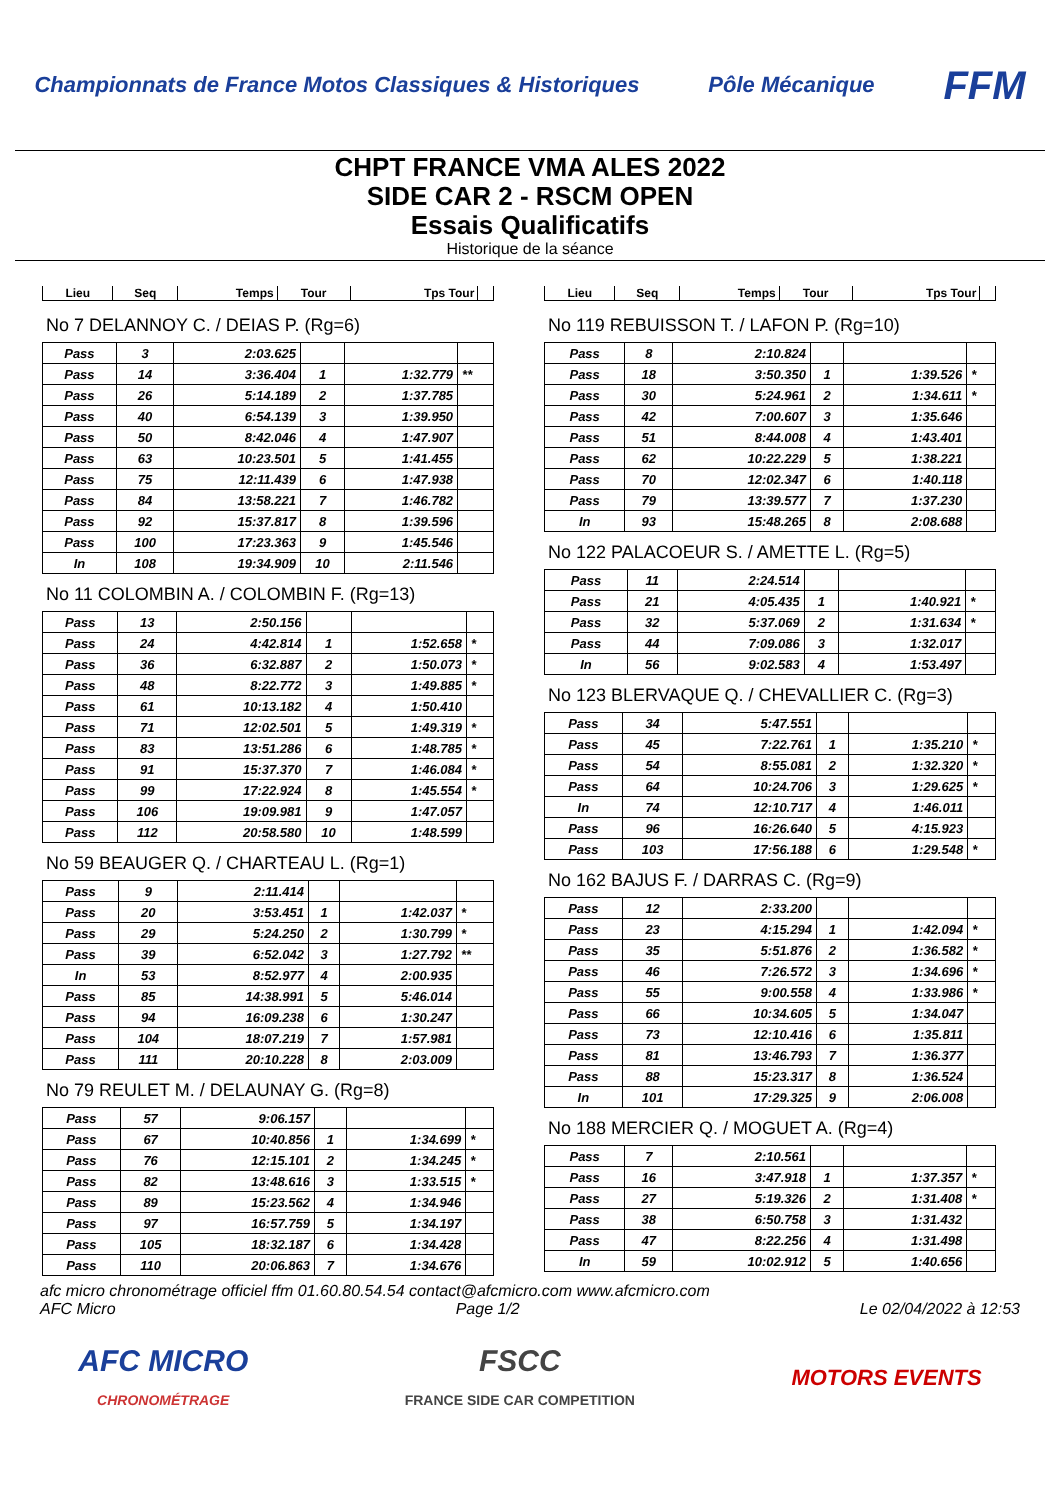Championnats de France Motos Classiques & Historiques
Pôle Mécanique
FFM
CHPT FRANCE VMA ALES 2022
SIDE CAR 2 - RSCM OPEN
Essais Qualificatifs
Historique de la séance
| Lieu | Seq | Temps | Tour | Tps Tour | |
| --- | --- | --- | --- | --- | --- |
No 7 DELANNOY C. / DEIAS P. (Rg=6)
| Pass | 3 | 2:03.625 | | | |
| Pass | 14 | 3:36.404 | 1 | 1:32.779 | ** |
| Pass | 26 | 5:14.189 | 2 | 1:37.785 | |
| Pass | 40 | 6:54.139 | 3 | 1:39.950 | |
| Pass | 50 | 8:42.046 | 4 | 1:47.907 | |
| Pass | 63 | 10:23.501 | 5 | 1:41.455 | |
| Pass | 75 | 12:11.439 | 6 | 1:47.938 | |
| Pass | 84 | 13:58.221 | 7 | 1:46.782 | |
| Pass | 92 | 15:37.817 | 8 | 1:39.596 | |
| Pass | 100 | 17:23.363 | 9 | 1:45.546 | |
| In | 108 | 19:34.909 | 10 | 2:11.546 | |
No 11 COLOMBIN A. / COLOMBIN F. (Rg=13)
| Pass | 13 | 2:50.156 | | | |
| Pass | 24 | 4:42.814 | 1 | 1:52.658 | * |
| Pass | 36 | 6:32.887 | 2 | 1:50.073 | * |
| Pass | 48 | 8:22.772 | 3 | 1:49.885 | * |
| Pass | 61 | 10:13.182 | 4 | 1:50.410 | |
| Pass | 71 | 12:02.501 | 5 | 1:49.319 | * |
| Pass | 83 | 13:51.286 | 6 | 1:48.785 | * |
| Pass | 91 | 15:37.370 | 7 | 1:46.084 | * |
| Pass | 99 | 17:22.924 | 8 | 1:45.554 | * |
| Pass | 106 | 19:09.981 | 9 | 1:47.057 | |
| Pass | 112 | 20:58.580 | 10 | 1:48.599 | |
No 59 BEAUGER Q. / CHARTEAU L. (Rg=1)
| Pass | 9 | 2:11.414 | | | |
| Pass | 20 | 3:53.451 | 1 | 1:42.037 | * |
| Pass | 29 | 5:24.250 | 2 | 1:30.799 | * |
| Pass | 39 | 6:52.042 | 3 | 1:27.792 | ** |
| In | 53 | 8:52.977 | 4 | 2:00.935 | |
| Pass | 85 | 14:38.991 | 5 | 5:46.014 | |
| Pass | 94 | 16:09.238 | 6 | 1:30.247 | |
| Pass | 104 | 18:07.219 | 7 | 1:57.981 | |
| Pass | 111 | 20:10.228 | 8 | 2:03.009 | |
No 79 REULET M. / DELAUNAY G. (Rg=8)
| Pass | 57 | 9:06.157 | | | |
| Pass | 67 | 10:40.856 | 1 | 1:34.699 | * |
| Pass | 76 | 12:15.101 | 2 | 1:34.245 | * |
| Pass | 82 | 13:48.616 | 3 | 1:33.515 | * |
| Pass | 89 | 15:23.562 | 4 | 1:34.946 | |
| Pass | 97 | 16:57.759 | 5 | 1:34.197 | |
| Pass | 105 | 18:32.187 | 6 | 1:34.428 | |
| Pass | 110 | 20:06.863 | 7 | 1:34.676 | |
| Lieu | Seq | Temps | Tour | Tps Tour | |
| --- | --- | --- | --- | --- | --- |
No 119 REBUISSON T. / LAFON P. (Rg=10)
| Pass | 8 | 2:10.824 | | | |
| Pass | 18 | 3:50.350 | 1 | 1:39.526 | * |
| Pass | 30 | 5:24.961 | 2 | 1:34.611 | * |
| Pass | 42 | 7:00.607 | 3 | 1:35.646 | |
| Pass | 51 | 8:44.008 | 4 | 1:43.401 | |
| Pass | 62 | 10:22.229 | 5 | 1:38.221 | |
| Pass | 70 | 12:02.347 | 6 | 1:40.118 | |
| Pass | 79 | 13:39.577 | 7 | 1:37.230 | |
| In | 93 | 15:48.265 | 8 | 2:08.688 | |
No 122 PALACOEUR S. / AMETTE L. (Rg=5)
| Pass | 11 | 2:24.514 | | | |
| Pass | 21 | 4:05.435 | 1 | 1:40.921 | * |
| Pass | 32 | 5:37.069 | 2 | 1:31.634 | * |
| Pass | 44 | 7:09.086 | 3 | 1:32.017 | |
| In | 56 | 9:02.583 | 4 | 1:53.497 | |
No 123 BLERVAQUE Q. / CHEVALLIER C. (Rg=3)
| Pass | 34 | 5:47.551 | | | |
| Pass | 45 | 7:22.761 | 1 | 1:35.210 | * |
| Pass | 54 | 8:55.081 | 2 | 1:32.320 | * |
| Pass | 64 | 10:24.706 | 3 | 1:29.625 | * |
| In | 74 | 12:10.717 | 4 | 1:46.011 | |
| Pass | 96 | 16:26.640 | 5 | 4:15.923 | |
| Pass | 103 | 17:56.188 | 6 | 1:29.548 | * |
No 162 BAJUS F. / DARRAS C. (Rg=9)
| Pass | 12 | 2:33.200 | | | |
| Pass | 23 | 4:15.294 | 1 | 1:42.094 | * |
| Pass | 35 | 5:51.876 | 2 | 1:36.582 | * |
| Pass | 46 | 7:26.572 | 3 | 1:34.696 | * |
| Pass | 55 | 9:00.558 | 4 | 1:33.986 | * |
| Pass | 66 | 10:34.605 | 5 | 1:34.047 | |
| Pass | 73 | 12:10.416 | 6 | 1:35.811 | |
| Pass | 81 | 13:46.793 | 7 | 1:36.377 | |
| Pass | 88 | 15:23.317 | 8 | 1:36.524 | |
| In | 101 | 17:29.325 | 9 | 2:06.008 | |
No 188 MERCIER Q. / MOGUET A. (Rg=4)
| Pass | 7 | 2:10.561 | | | |
| Pass | 16 | 3:47.918 | 1 | 1:37.357 | * |
| Pass | 27 | 5:19.326 | 2 | 1:31.408 | * |
| Pass | 38 | 6:50.758 | 3 | 1:31.432 | |
| Pass | 47 | 8:22.256 | 4 | 1:31.498 | |
| In | 59 | 10:02.912 | 5 | 1:40.656 | |
afc micro chronométrage officiel ffm 01.60.80.54.54 contact@afcmicro.com www.afcmicro.com
AFC Micro Page 1/2 Le 02/04/2022 à 12:53
AFC MICRO
CHRONOMÉTRAGE
FSCC
FRANCE SIDE CAR COMPETITION
MOTORS EVENTS